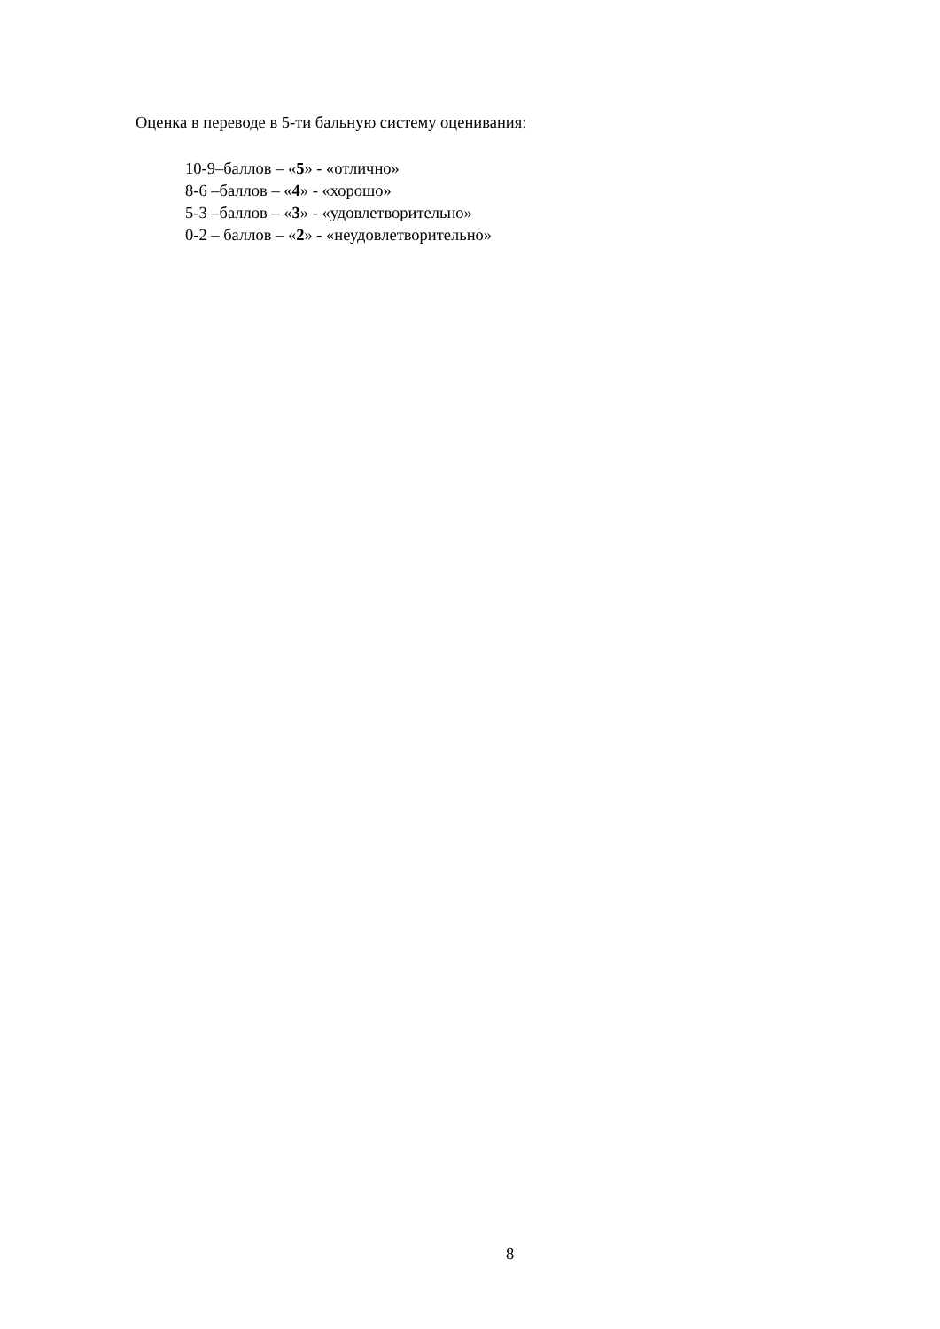Оценка в переводе в 5-ти бальную систему оценивания:
10-9–баллов – «5» - «отлично»
8-6 –баллов – «4» - «хорошо»
5-3 –баллов – «3» - «удовлетворительно»
0-2 – баллов – «2» - «неудовлетворительно»
8